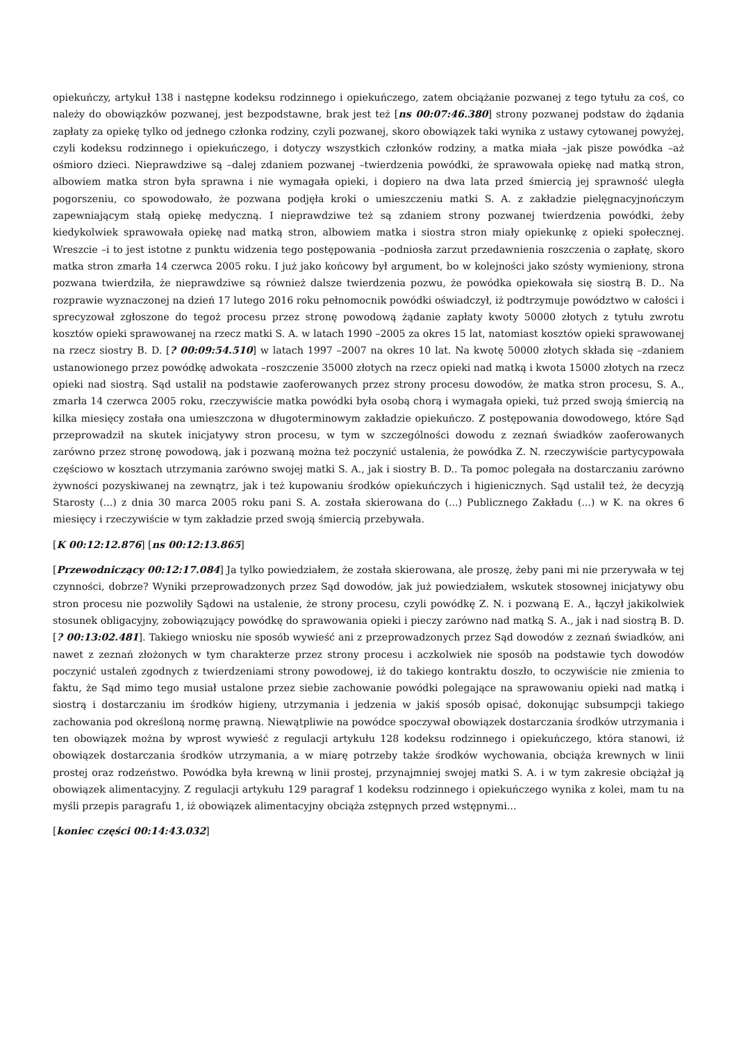opiekuńczy, artykuł 138 i następne kodeksu rodzinnego i opiekuńczego, zatem obciążanie pozwanej z tego tytułu za coś, co należy do obowiązków pozwanej, jest bezpodstawne, brak jest też [ns 00:07:46.380] strony pozwanej podstaw do żądania zapłaty za opiekę tylko od jednego członka rodziny, czyli pozwanej, skoro obowiązek taki wynika z ustawy cytowanej powyżej, czyli kodeksu rodzinnego i opiekuńczego, i dotyczy wszystkich członków rodziny, a matka miała –jak pisze powódka –aż ośmioro dzieci. Nieprawdziwe są –dalej zdaniem pozwanej –twierdzenia powódki, że sprawowała opiekę nad matką stron, albowiem matka stron była sprawna i nie wymagała opieki, i dopiero na dwa lata przed śmiercią jej sprawność uległa pogorszeniu, co spowodowało, że pozwana podjęła kroki o umieszczeniu matki S. A. z zakładzie pielęgnacyjnończym zapewniającym stałą opiekę medyczną. I nieprawdziwe też są zdaniem strony pozwanej twierdzenia powódki, żeby kiedykolwiek sprawowała opiekę nad matką stron, albowiem matka i siostra stron miały opiekunkę z opieki społecznej. Wreszcie –i to jest istotne z punktu widzenia tego postępowania –podniosła zarzut przedawnienia roszczenia o zapłatę, skoro matka stron zmarła 14 czerwca 2005 roku. I już jako końcowy był argument, bo w kolejności jako szósty wymieniony, strona pozwana twierdziła, że nieprawdziwe są również dalsze twierdzenia pozwu, że powódka opiekowała się siostrą B. D.. Na rozprawie wyznaczonej na dzień 17 lutego 2016 roku pełnomocnik powódki oświadczył, iż podtrzymuje powództwo w całości i sprecyzował zgłoszone do tegoż procesu przez stronę powodową żądanie zapłaty kwoty 50000 złotych z tytułu zwrotu kosztów opieki sprawowanej na rzecz matki S. A. w latach 1990 –2005 za okres 15 lat, natomiast kosztów opieki sprawowanej na rzecz siostry B. D. [? 00:09:54.510] w latach 1997 –2007 na okres 10 lat. Na kwotę 50000 złotych składa się –zdaniem ustanowionego przez powódkę adwokata –roszczenie 35000 złotych na rzecz opieki nad matką i kwota 15000 złotych na rzecz opieki nad siostrą. Sąd ustalił na podstawie zaoferowanych przez strony procesu dowodów, że matka stron procesu, S. A., zmarła 14 czerwca 2005 roku, rzeczywiście matka powódki była osobą chorą i wymagała opieki, tuż przed swoją śmiercią na kilka miesięcy została ona umieszczona w długoterminowym zakładzie opiekuńczo. Z postępowania dowodowego, które Sąd przeprowadził na skutek inicjatywy stron procesu, w tym w szczególności dowodu z zeznań świadków zaoferowanych zarówno przez stronę powodową, jak i pozwaną można też poczynić ustalenia, że powódka Z. N. rzeczywiście partycypowała częściowo w kosztach utrzymania zarówno swojej matki S. A., jak i siostry B. D.. Ta pomoc polegała na dostarczaniu zarówno żywności pozyskiwanej na zewnątrz, jak i też kupowaniu środków opiekuńczych i higienicznych. Sąd ustalił też, że decyzją Starosty (...) z dnia 30 marca 2005 roku pani S. A. została skierowana do (...) Publicznego Zakładu (...) w K. na okres 6 miesięcy i rzeczywiście w tym zakładzie przed swoją śmiercią przebywała.
[K 00:12:12.876] [ns 00:12:13.865]
[Przewodniczący 00:12:17.084] Ja tylko powiedziałem, że została skierowana, ale proszę, żeby pani mi nie przerywała w tej czynności, dobrze? Wyniki przeprowadzonych przez Sąd dowodów, jak już powiedziałem, wskutek stosownej inicjatywy obu stron procesu nie pozwoliły Sądowi na ustalenie, że strony procesu, czyli powódkę Z. N. i pozwaną E. A., łączył jakikolwiek stosunek obligacyjny, zobowiązujący powódkę do sprawowania opieki i pieczy zarówno nad matką S. A., jak i nad siostrą B. D. [? 00:13:02.481]. Takiego wniosku nie sposób wywieść ani z przeprowadzonych przez Sąd dowodów z zeznań świadków, ani nawet z zeznań złożonych w tym charakterze przez strony procesu i aczkolwiek nie sposób na podstawie tych dowodów poczynić ustaleń zgodnych z twierdzeniami strony powodowej, iż do takiego kontraktu doszło, to oczywiście nie zmienia to faktu, że Sąd mimo tego musiał ustalone przez siebie zachowanie powódki polegające na sprawowaniu opieki nad matką i siostrą i dostarczaniu im środków higieny, utrzymania i jedzenia w jakiś sposób opisać, dokonując subsumpcji takiego zachowania pod określoną normę prawną. Niewątpliwie na powódce spoczywał obowiązek dostarczania środków utrzymania i ten obowiązek można by wprost wywieść z regulacji artykułu 128 kodeksu rodzinnego i opiekuńczego, która stanowi, iż obowiązek dostarczania środków utrzymania, a w miarę potrzeby także środków wychowania, obciąża krewnych w linii prostej oraz rodzeństwo. Powódka była krewną w linii prostej, przynajmniej swojej matki S. A. i w tym zakresie obciążał ją obowiązek alimentacyjny. Z regulacji artykułu 129 paragraf 1 kodeksu rodzinnego i opiekuńczego wynika z kolei, mam tu na myśli przepis paragrafu 1, iż obowiązek alimentacyjny obciąża zstępnych przed wstępnymi...
[koniec części 00:14:43.032]